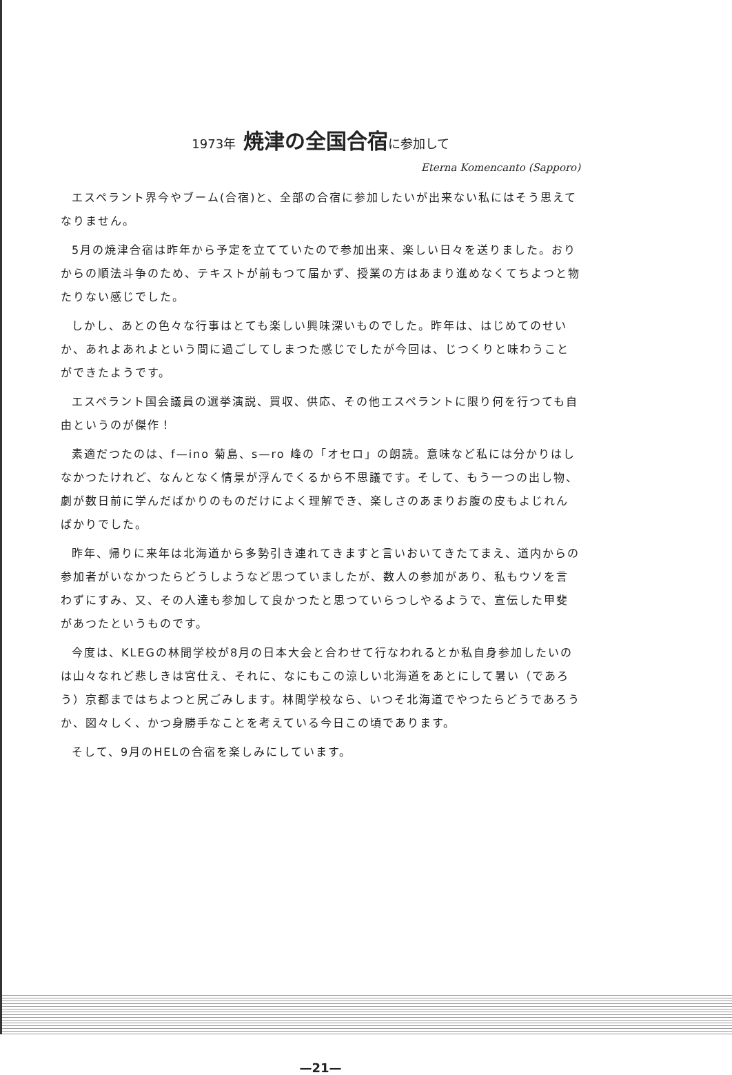1973年 焼津の全国合宿に参加して
Eterna Komencanto (Sapporo)
エスペラント界今やブーム(合宿)と、全部の合宿に参加したいが出来ない私にはそう思えてなりません。
5月の焼津合宿は昨年から予定を立てていたので参加出来、楽しい日々を送りました。おりからの順法斗争のため、テキストが前もつて届かず、授業の方はあまり進めなくてちよつと物たりない感じでした。
しかし、あとの色々な行事はとても楽しい興味深いものでした。昨年は、はじめてのせいか、あれよあれよという間に過ごしてしまつた感じでしたが今回は、じつくりと味わうことができたようです。
エスペラント国会議員の選挙演説、買収、供応、その他エスペラントに限り何を行つても自由というのが傑作！
素適だつたのは、f—ino 菊島、s—ro 峰の「オセロ」の朗読。意味など私には分かりはしなかつたけれど、なんとなく情景が浮んでくるから不思議です。そして、もう一つの出し物、劇が数日前に学んだばかりのものだけによく理解でき、楽しさのあまりお腹の皮もよじれんばかりでした。
昨年、帰りに来年は北海道から多勢引き連れてきますと言いおいてきたてまえ、道内からの参加者がいなかつたらどうしようなど思つていましたが、数人の参加があり、私もウソを言わずにすみ、又、その人達も参加して良かつたと思つていらつしやるようで、宣伝した甲斐があつたというものです。
今度は、KLEGの林間学校が8月の日本大会と合わせて行なわれるとか私自身参加したいのは山々なれど悲しきは宮仕え、それに、なにもこの涼しい北海道をあとにして暑い（であろう）京都まではちよつと尻ごみします。林間学校なら、いつそ北海道でやつたらどうであろうか、図々しく、かつ身勝手なことを考えている今日この頃であります。
そして、9月のHELの合宿を楽しみにしています。
—21—